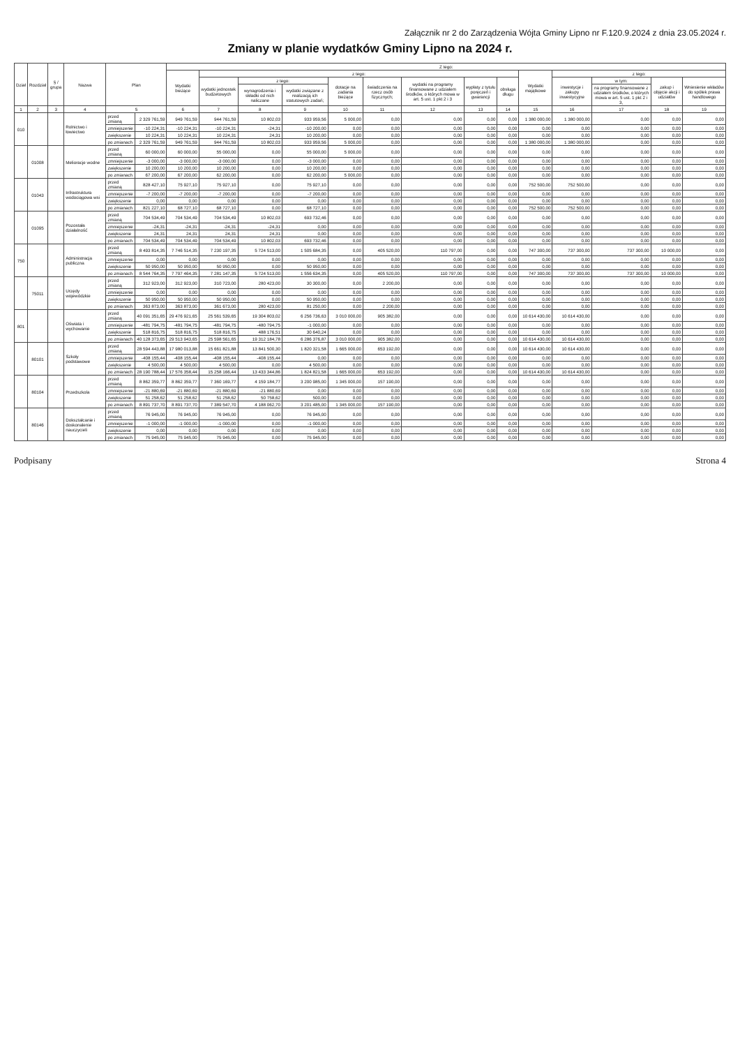Załącznik nr 2 do Zarządzenia Wójta Gminy Lipno nr F.120.9.2024 z dnia 23.05.2024 r.
Zmiany w planie wydatków Gminy Lipno na 2024 r.
| Dział | Rozdział | § / grupa | Nazwa | Plan | | Z tego: | | | | | | | | | | | | | |
| --- | --- | --- | --- | --- | --- | --- | --- | --- | --- | --- | --- | --- | --- | --- | --- | --- | --- | --- | --- |
| | | | | | | Wydatki bieżące | z tego: | | | | | | | | Wydatki majątkowe | z tego: | | | |
| | | | | | | | wydatki jednostek budżetowych | z tego: | | dotacje na zadania bieżące | świadczenia na rzecz osób fizycznych; | wydatki na programy finansowane z udziałem środków, o których mowa w art. 5 ust. 1 pkt 2 i 3 | wypłaty z tytułu poręczeń i gwarancji | obsługa długu | | inwestycje i zakupy inwestycyjne | w tym: | zakup i objęcie akcji i udziałów | Wniesienie wkładów do spółek prawa handlowego |
| | | | | | | | | wynagrodzenia i składki od nich naliczane | wydatki związane z realizacją ich statutowych zadań; | | | | | | | | na programy finansowane z udziałem środków, o których mowa w art. 5 ust. 1 pkt 2 i 3, | | |
| 1 | 2 | 3 | 4 | 5 | | 6 | 7 | 8 | 9 | 10 | 11 | 12 | 13 | 14 | 15 | 16 | 17 | 18 | 19 |
| 010 | | | Rolnictwo i łowiectwo | przed zmianą | 2 329 761,59 | 949 761,59 | 944 761,59 | 10 802,03 | 933 959,56 | 5 000,00 | 0,00 | 0,00 | 0,00 | 0,00 | 1 380 000,00 | 1 380 000,00 | 0,00 | 0,00 | 0,00 |
| | | | | zmniejszenie | -10 224,31 | -10 224,31 | -10 224,31 | -24,31 | -10 200,00 | 0,00 | 0,00 | 0,00 | 0,00 | 0,00 | 0,00 | 0,00 | 0,00 | 0,00 | 0,00 |
| | | | | zwiększenie | 10 224,31 | 10 224,31 | 10 224,31 | 24,31 | 10 200,00 | 0,00 | 0,00 | 0,00 | 0,00 | 0,00 | 0,00 | 0,00 | 0,00 | 0,00 | 0,00 |
| | | | | po zmianach | 2 329 761,59 | 949 761,59 | 944 761,59 | 10 802,03 | 933 959,56 | 5 000,00 | 0,00 | 0,00 | 0,00 | 0,00 | 1 380 000,00 | 1 380 000,00 | 0,00 | 0,00 | 0,00 |
| | 01008 | | Melioracje wodne | przed zmianą | 60 000,00 | 60 000,00 | 55 000,00 | 0,00 | 55 000,00 | 5 000,00 | 0,00 | 0,00 | 0,00 | 0,00 | 0,00 | 0,00 | 0,00 | 0,00 | 0,00 |
| | | | | zmniejszenie | -3 000,00 | -3 000,00 | -3 000,00 | 0,00 | -3 000,00 | 0,00 | 0,00 | 0,00 | 0,00 | 0,00 | 0,00 | 0,00 | 0,00 | 0,00 | 0,00 |
| | | | | zwiększenie | 10 200,00 | 10 200,00 | 10 200,00 | 0,00 | 10 200,00 | 0,00 | 0,00 | 0,00 | 0,00 | 0,00 | 0,00 | 0,00 | 0,00 | 0,00 | 0,00 |
| | | | | po zmianach | 67 200,00 | 67 200,00 | 62 200,00 | 0,00 | 62 200,00 | 5 000,00 | 0,00 | 0,00 | 0,00 | 0,00 | 0,00 | 0,00 | 0,00 | 0,00 | 0,00 |
| | 01043 | | Infrastruktura wodociągowa wsi | przed zmianą | 828 427,10 | 75 927,10 | 75 927,10 | 0,00 | 75 927,10 | 0,00 | 0,00 | 0,00 | 0,00 | 0,00 | 752 500,00 | 752 500,00 | 0,00 | 0,00 | 0,00 |
| | | | | zmniejszenie | -7 200,00 | -7 200,00 | -7 200,00 | 0,00 | -7 200,00 | 0,00 | 0,00 | 0,00 | 0,00 | 0,00 | 0,00 | 0,00 | 0,00 | 0,00 | 0,00 |
| | | | | zwiększenie | 0,00 | 0,00 | 0,00 | 0,00 | 0,00 | 0,00 | 0,00 | 0,00 | 0,00 | 0,00 | 0,00 | 0,00 | 0,00 | 0,00 | 0,00 |
| | | | | po zmianach | 821 227,10 | 68 727,10 | 68 727,10 | 0,00 | 68 727,10 | 0,00 | 0,00 | 0,00 | 0,00 | 0,00 | 752 500,00 | 752 500,00 | 0,00 | 0,00 | 0,00 |
| | 01095 | | Pozostała działalność | przed zmianą | 704 534,49 | 704 534,49 | 704 534,49 | 10 802,03 | 693 732,46 | 0,00 | 0,00 | 0,00 | 0,00 | 0,00 | 0,00 | 0,00 | 0,00 | 0,00 | 0,00 |
| | | | | zmniejszenie | -24,31 | -24,31 | -24,31 | -24,31 | 0,00 | 0,00 | 0,00 | 0,00 | 0,00 | 0,00 | 0,00 | 0,00 | 0,00 | 0,00 | 0,00 |
| | | | | zwiększenie | 24,31 | 24,31 | 24,31 | 24,31 | 0,00 | 0,00 | 0,00 | 0,00 | 0,00 | 0,00 | 0,00 | 0,00 | 0,00 | 0,00 | 0,00 |
| | | | | po zmianach | 704 534,49 | 704 534,49 | 704 534,49 | 10 802,03 | 693 732,46 | 0,00 | 0,00 | 0,00 | 0,00 | 0,00 | 0,00 | 0,00 | 0,00 | 0,00 | 0,00 |
| 750 | | | Administracja publiczna | przed zmianą | 8 493 814,35 | 7 746 514,35 | 7 230 197,35 | 5 724 513,00 | 1 505 684,35 | 0,00 | 405 520,00 | 110 797,00 | 0,00 | 0,00 | 747 300,00 | 737 300,00 | 737 300,00 | 10 000,00 | 0,00 |
| | | | | zmniejszenie | 0,00 | 0,00 | 0,00 | 0,00 | 0,00 | 0,00 | 0,00 | 0,00 | 0,00 | 0,00 | 0,00 | 0,00 | 0,00 | 0,00 | 0,00 |
| | | | | zwiększenie | 50 950,00 | 50 950,00 | 50 950,00 | 0,00 | 50 950,00 | 0,00 | 0,00 | 0,00 | 0,00 | 0,00 | 0,00 | 0,00 | 0,00 | 0,00 | 0,00 |
| | | | | po zmianach | 8 544 764,35 | 7 797 464,35 | 7 281 147,35 | 5 724 513,00 | 1 556 634,35 | 0,00 | 405 520,00 | 110 797,00 | 0,00 | 0,00 | 747 300,00 | 737 300,00 | 737 300,00 | 10 000,00 | 0,00 |
| | 75011 | | Urzędy wojewódzkie | przed zmianą | 312 923,00 | 312 923,00 | 310 723,00 | 280 423,00 | 30 300,00 | 0,00 | 2 200,00 | 0,00 | 0,00 | 0,00 | 0,00 | 0,00 | 0,00 | 0,00 | 0,00 |
| | | | | zmniejszenie | 0,00 | 0,00 | 0,00 | 0,00 | 0,00 | 0,00 | 0,00 | 0,00 | 0,00 | 0,00 | 0,00 | 0,00 | 0,00 | 0,00 | 0,00 |
| | | | | zwiększenie | 50 950,00 | 50 950,00 | 50 950,00 | 0,00 | 50 950,00 | 0,00 | 0,00 | 0,00 | 0,00 | 0,00 | 0,00 | 0,00 | 0,00 | 0,00 | 0,00 |
| | | | | po zmianach | 363 873,00 | 363 873,00 | 361 673,00 | 280 423,00 | 81 250,00 | 0,00 | 2 200,00 | 0,00 | 0,00 | 0,00 | 0,00 | 0,00 | 0,00 | 0,00 | 0,00 |
| 801 | | | Oświata i wychowanie | przed zmianą | 40 091 351,65 | 29 476 921,65 | 25 561 539,65 | 19 304 803,02 | 6 256 736,63 | 3 010 000,00 | 905 382,00 | 0,00 | 0,00 | 0,00 | 10 614 430,00 | 10 614 430,00 | 0,00 | 0,00 | 0,00 |
| | | | | zmniejszenie | -481 794,75 | -481 794,75 | -481 794,75 | -480 794,75 | -1 000,00 | 0,00 | 0,00 | 0,00 | 0,00 | 0,00 | 0,00 | 0,00 | 0,00 | 0,00 | 0,00 |
| | | | | zwiększenie | 518 816,75 | 518 816,75 | 518 816,75 | 488 176,51 | 30 640,24 | 0,00 | 0,00 | 0,00 | 0,00 | 0,00 | 0,00 | 0,00 | 0,00 | 0,00 | 0,00 |
| | | | | po zmianach | 40 128 373,65 | 29 513 943,65 | 25 598 561,65 | 19 312 184,78 | 6 286 376,87 | 3 010 000,00 | 905 382,00 | 0,00 | 0,00 | 0,00 | 10 614 430,00 | 10 614 430,00 | 0,00 | 0,00 | 0,00 |
| | 80101 | | Szkoły podstawowe | przed zmianą | 28 594 443,88 | 17 980 013,88 | 15 661 821,88 | 13 841 500,30 | 1 820 321,58 | 1 665 000,00 | 653 192,00 | 0,00 | 0,00 | 0,00 | 10 614 430,00 | 10 614 430,00 | 0,00 | 0,00 | 0,00 |
| | | | | zmniejszenie | -408 155,44 | -408 155,44 | -408 155,44 | -408 155,44 | 0,00 | 0,00 | 0,00 | 0,00 | 0,00 | 0,00 | 0,00 | 0,00 | 0,00 | 0,00 | 0,00 |
| | | | | zwiększenie | 4 500,00 | 4 500,00 | 4 500,00 | 0,00 | 4 500,00 | 0,00 | 0,00 | 0,00 | 0,00 | 0,00 | 0,00 | 0,00 | 0,00 | 0,00 | 0,00 |
| | | | | po zmianach | 28 190 788,44 | 17 576 358,44 | 15 258 166,44 | 13 433 344,86 | 1 824 821,58 | 1 665 000,00 | 653 192,00 | 0,00 | 0,00 | 0,00 | 10 614 430,00 | 10 614 430,00 | 0,00 | 0,00 | 0,00 |
| | 80104 | | Przedszkola | przed zmianą | 8 862 359,77 | 8 862 359,77 | 7 360 169,77 | 4 159 184,77 | 3 200 985,00 | 1 345 000,00 | 157 190,00 | 0,00 | 0,00 | 0,00 | 0,00 | 0,00 | 0,00 | 0,00 | 0,00 |
| | | | | zmniejszenie | -21 880,69 | -21 880,69 | -21 880,69 | -21 880,69 | 0,00 | 0,00 | 0,00 | 0,00 | 0,00 | 0,00 | 0,00 | 0,00 | 0,00 | 0,00 | 0,00 |
| | | | | zwiększenie | 51 258,62 | 51 258,62 | 51 258,62 | 50 758,62 | 500,00 | 0,00 | 0,00 | 0,00 | 0,00 | 0,00 | 0,00 | 0,00 | 0,00 | 0,00 | 0,00 |
| | | | | po zmianach | 8 891 737,70 | 8 891 737,70 | 7 389 547,70 | 4 188 062,70 | 3 201 485,00 | 1 345 000,00 | 157 190,00 | 0,00 | 0,00 | 0,00 | 0,00 | 0,00 | 0,00 | 0,00 | 0,00 |
| | 80146 | | Dokształcanie i doskonalenie nauczycieli | przed zmianą | 76 945,00 | 76 945,00 | 76 945,00 | 0,00 | 76 945,00 | 0,00 | 0,00 | 0,00 | 0,00 | 0,00 | 0,00 | 0,00 | 0,00 | 0,00 | 0,00 |
| | | | | zmniejszenie | -1 000,00 | -1 000,00 | -1 000,00 | 0,00 | -1 000,00 | 0,00 | 0,00 | 0,00 | 0,00 | 0,00 | 0,00 | 0,00 | 0,00 | 0,00 | 0,00 |
| | | | | zwiększenie | 0,00 | 0,00 | 0,00 | 0,00 | 0,00 | 0,00 | 0,00 | 0,00 | 0,00 | 0,00 | 0,00 | 0,00 | 0,00 | 0,00 | 0,00 |
| | | | | po zmianach | 75 945,00 | 75 945,00 | 75 945,00 | 0,00 | 75 945,00 | 0,00 | 0,00 | 0,00 | 0,00 | 0,00 | 0,00 | 0,00 | 0,00 | 0,00 | 0,00 |
Podpisany Strona 4